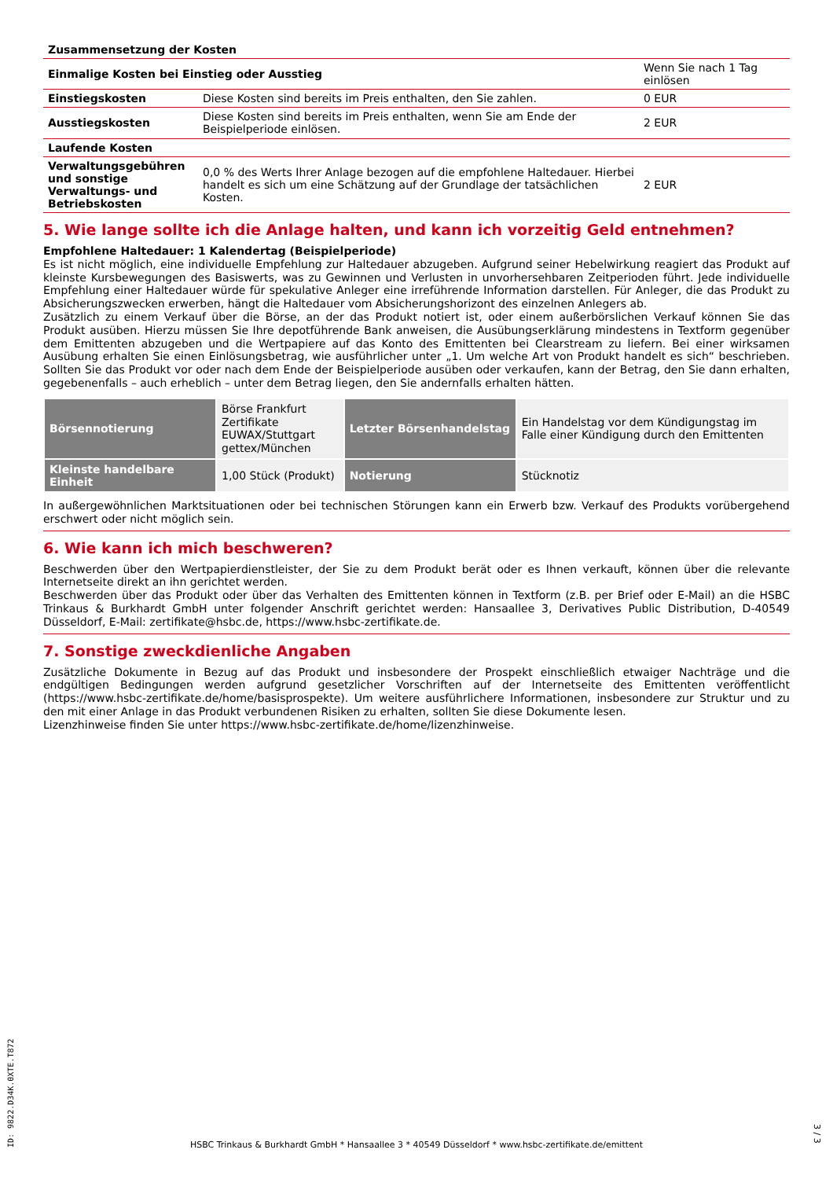| Zusammensetzung der Kosten | | |
| --- | --- | --- |
| Einmalige Kosten bei Einstieg oder Ausstieg | | Wenn Sie nach 1 Tag einlösen |
| Einstiegskosten | Diese Kosten sind bereits im Preis enthalten, den Sie zahlen. | 0 EUR |
| Ausstiegskosten | Diese Kosten sind bereits im Preis enthalten, wenn Sie am Ende der Beispielperiode einlösen. | 2 EUR |
| Laufende Kosten | | |
| Verwaltungsgebühren und sonstige Verwaltungs- und Betriebskosten | 0,0 % des Werts Ihrer Anlage bezogen auf die empfohlene Haltedauer. Hierbei handelt es sich um eine Schätzung auf der Grundlage der tatsächlichen Kosten. | 2 EUR |
5. Wie lange sollte ich die Anlage halten, und kann ich vorzeitig Geld entnehmen?
Empfohlene Haltedauer: 1 Kalendertag (Beispielperiode)
Es ist nicht möglich, eine individuelle Empfehlung zur Haltedauer abzugeben. Aufgrund seiner Hebelwirkung reagiert das Produkt auf kleinste Kursbewegungen des Basiswerts, was zu Gewinnen und Verlusten in unvorhersehbaren Zeitperioden führt. Jede individuelle Empfehlung einer Haltedauer würde für spekulative Anleger eine irreführende Information darstellen. Für Anleger, die das Produkt zu Absicherungszwecken erwerben, hängt die Haltedauer vom Absicherungshorizont des einzelnen Anlegers ab.
Zusätzlich zu einem Verkauf über die Börse, an der das Produkt notiert ist, oder einem außerbörslichen Verkauf können Sie das Produkt ausüben. Hierzu müssen Sie Ihre depotführende Bank anweisen, die Ausübungserklärung mindestens in Textform gegenüber dem Emittenten abzugeben und die Wertpapiere auf das Konto des Emittenten bei Clearstream zu liefern. Bei einer wirksamen Ausübung erhalten Sie einen Einlösungsbetrag, wie ausführlicher unter „1. Um welche Art von Produkt handelt es sich“ beschrieben. Sollten Sie das Produkt vor oder nach dem Ende der Beispielperiode ausüben oder verkaufen, kann der Betrag, den Sie dann erhalten, gegebenenfalls – auch erheblich – unter dem Betrag liegen, den Sie andernfalls erhalten hätten.
| Börsennotierung | Börse Frankfurt Zertifikate EUWAX/Stuttgart gettex/München | Letzter Börsenhandelstag | Ein Handelstag vor dem Kündigungstag im Falle einer Kündigung durch den Emittenten |
| Kleinste handelbare Einheit | 1,00 Stück (Produkt) | Notierung | Stücknotiz |
In außergewöhnlichen Marktsituationen oder bei technischen Störungen kann ein Erwerb bzw. Verkauf des Produkts vorübergehend erschwert oder nicht möglich sein.
6. Wie kann ich mich beschweren?
Beschwerden über den Wertpapierdienstleister, der Sie zu dem Produkt berät oder es Ihnen verkauft, können über die relevante Internetseite direkt an ihn gerichtet werden.
Beschwerden über das Produkt oder über das Verhalten des Emittenten können in Textform (z.B. per Brief oder E-Mail) an die HSBC Trinkaus & Burkhardt GmbH unter folgender Anschrift gerichtet werden: Hansaallee 3, Derivatives Public Distribution, D-40549 Düsseldorf, E-Mail: zertifikate@hsbc.de, https://www.hsbc-zertifikate.de.
7. Sonstige zweckdienliche Angaben
Zusätzliche Dokumente in Bezug auf das Produkt und insbesondere der Prospekt einschließlich etwaiger Nachträge und die endgültigen Bedingungen werden aufgrund gesetzlicher Vorschriften auf der Internetseite des Emittenten veröffentlicht (https://www.hsbc-zertifikate.de/home/basisprospekte). Um weitere ausführlichere Informationen, insbesondere zur Struktur und zu den mit einer Anlage in das Produkt verbundenen Risiken zu erhalten, sollten Sie diese Dokumente lesen.
Lizenzhinweise finden Sie unter https://www.hsbc-zertifikate.de/home/lizenzhinweise.
ID: 9822.D34K.0XTE.T872
HSBC Trinkaus & Burkhardt GmbH * Hansaallee 3 * 40549 Düsseldorf * www.hsbc-zertifikate.de/emittent
3 / 3